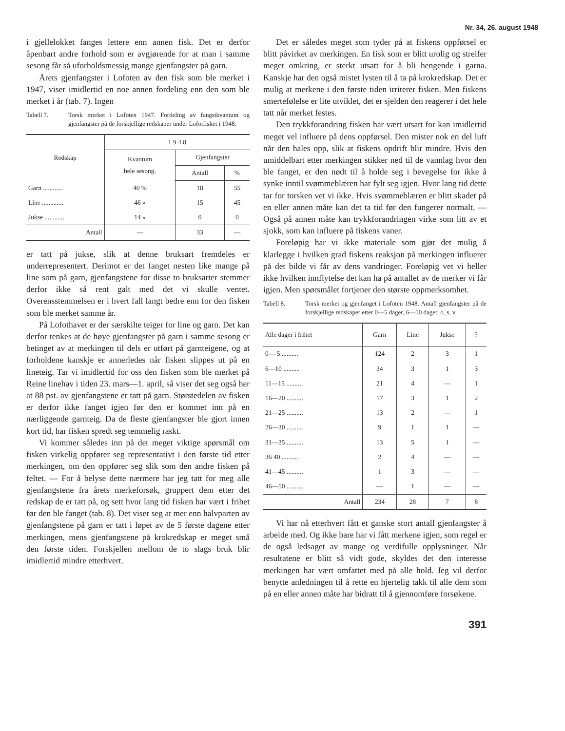Nr. 34, 26. august 1948
i gjellelokket fanges lettere enn annen fisk. Det er derfor åpenbart andre forhold som er avgjørende for at man i samme sesong får så uforholdsmessig mange gjenfangster på garn.
Årets gjenfangster i Lofoten av den fisk som ble merket i 1947, viser imidlertid en noe annen fordeling enn den som ble merket i år (tab. 7). Ingen
Tabell 7. Torsk merket i Lofoten 1947. Fordeling av fangstkvantum og gjenfangster på de forskjellige redskaper under Lofotfisket i 1948.
| Redskap | 1 9 4 8 | | |
| --- | --- | --- | --- |
| | Kvantum hele sesong. | Gjenfangster | |
| | | Antall | % |
| Garn ............ | 40 % | 18 | 55 |
| Line ............. | 46 » | 15 | 45 |
| Jukse ............ | 14 » | 0 | 0 |
| Antall | — | 33 | — |
er tatt på jukse, slik at denne bruksart fremdeles er underrepresentert. Derimot er det fanget nesten like mange på line som på garn, gjenfangstene for disse to bruksarter stemmer derfor ikke så rent galt med det vi skulle ventet. Overensstemmelsen er i hvert fall langt bedre enn for den fisken som ble merket samme år.
På Lofothavet er der særskilte teiger for line og garn. Det kan derfor tenkes at de høye gjenfangster på garn i samme sesong er betinget av at merkingen til dels er utført på garnteigene, og at forholdene kanskje er annerledes når fisken slippes ut på en lineteig. Tar vi imidlertid for oss den fisken som ble merket på Reine linehav i tiden 23. mars—1. april, så viser det seg også her at 88 pst. av gjenfangstene er tatt på garn. Størstedelen av fisken er derfor ikke fanget igjen før den er kommet inn på en nærliggende garnteig. Da de fleste gjenfangster ble gjort innen kort tid, har fisken spredt seg temmelig raskt.
Vi kommer således inn på det meget viktige spørsmål om fisken virkelig oppfører seg representativt i den første tid etter merkingen, om den oppfører seg slik som den andre fisken på feltet. — For å belyse dette nærmere har jeg tatt for meg alle gjenfangstene fra årets merkeforsøk, gruppert dem etter det redskap de er tatt på, og sett hvor lang tid fisken har vært i frihet før den ble fanget (tab. 8). Det viser seg at mer enn halvparten av gjenfangstene på garn er tatt i løpet av de 5 første dagene etter merkingen, mens gjenfangstene på krokredskap er meget små den første tiden. Forskjellen mellom de to slags bruk blir imidlertid mindre etterhvert.
Det er således meget som tyder på at fiskens oppførsel er blitt påvirket av merkingen. En fisk som er blitt urolig og streifer meget omkring, er sterkt utsatt for å bli hengende i garna. Kanskje har den også mistet lysten til å ta på krokredskap. Det er mulig at merkene i den første tiden irriterer fisken. Men fiskens smertefølelse er lite utviklet, det er sjelden den reagerer i det hele tatt når merket festes.
Den trykkforandring fisken har vært utsatt for kan imidlertid meget vel influere på dens oppførsel. Den mister nok en del luft når den hales opp, slik at fiskens opdrift blir mindre. Hvis den umiddelbart etter merkingen stikker ned til de vannlag hvor den ble fanget, er den nødt til å holde seg i bevegelse for ikke å synke inntil svømmeblæren har fylt seg igjen. Hvor lang tid dette tar for torsken vet vi ikke. Hvis svømmeblæren er blitt skadet på en eller annen måte kan det ta tid før den fungerer normalt. — Også på annen måte kan trykkforandringen virke som litt av et sjokk, som kan influere på fiskens vaner.
Foreløpig har vi ikke materiale som gjør det mulig å klarlegge i hvilken grad fiskens reaksjon på merkingen influerer på det bilde vi får av dens vandringer. Foreløpig vet vi heller ikke hvilken innflytelse det kan ha på antallet av de merker vi får igjen. Men spørsmålet fortjener den største oppmerksomhet.
Tabell 8. Torsk merket og gjenfanget i Lofoten 1948. Antall gjenfangster på de forskjellige redskaper etter 0—5 dager, 6—10 dager, o. s. v.
| Alle dager i frihet | Garn | Line | Jukse | ? |
| --- | --- | --- | --- | --- |
| 0— 5 .......... | 124 | 2 | 3 | 1 |
| 6—10 .......... | 34 | 3 | 1 | 3 |
| 11—15 .......... | 21 | 4 | — | 1 |
| 16—20 .......... | 17 | 3 | 1 | 2 |
| 21—25 .......... | 13 | 2 | — | 1 |
| 26—30 .......... | 9 | 1 | 1 | — |
| 31—35 .......... | 13 | 5 | 1 | — |
| 36 40 .......... | 2 | 4 | — | — |
| 41—45 .......... | 1 | 3 | — | — |
| 46—50 .......... | — | 1 | — | — |
| Antall | 234 | 28 | 7 | 8 |
Vi har nå etterhvert fått et ganske stort antall gjenfangster å arbeide med. Og ikke bare har vi fått merkene igjen, som regel er de også ledsaget av mange og verdifulle opplysninger. Når resultatene er blitt så vidt gode, skyldes det den interesse merkingen har vært omfattet med på alle hold. Jeg vil derfor benytte anledningen til å rette en hjertelig takk til alle dem som på en eller annen måte har bidratt til å gjennomføre forsøkene.
391